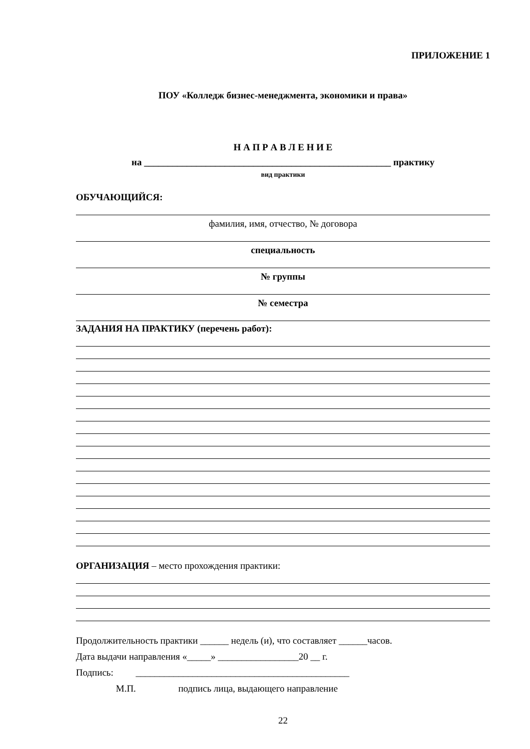ПРИЛОЖЕНИЕ 1
ПОУ «Колледж бизнес-менеджмента, экономики и права»
Н А П Р А В Л Е Н И Е
на ____________________________________________________ практику
вид практики
ОБУЧАЮЩИЙСЯ:
фамилия, имя, отчество, № договора
специальность
№ группы
№ семестра
ЗАДАНИЯ НА ПРАКТИКУ (перечень работ):
ОРГАНИЗАЦИЯ – место прохождения практики:
Продолжительность практики ______ недель (и), что составляет ______часов.
Дата выдачи направления «_____» _________________20 __ г.
Подпись: _____________________________________________
М.П. подпись лица, выдающего направление
22